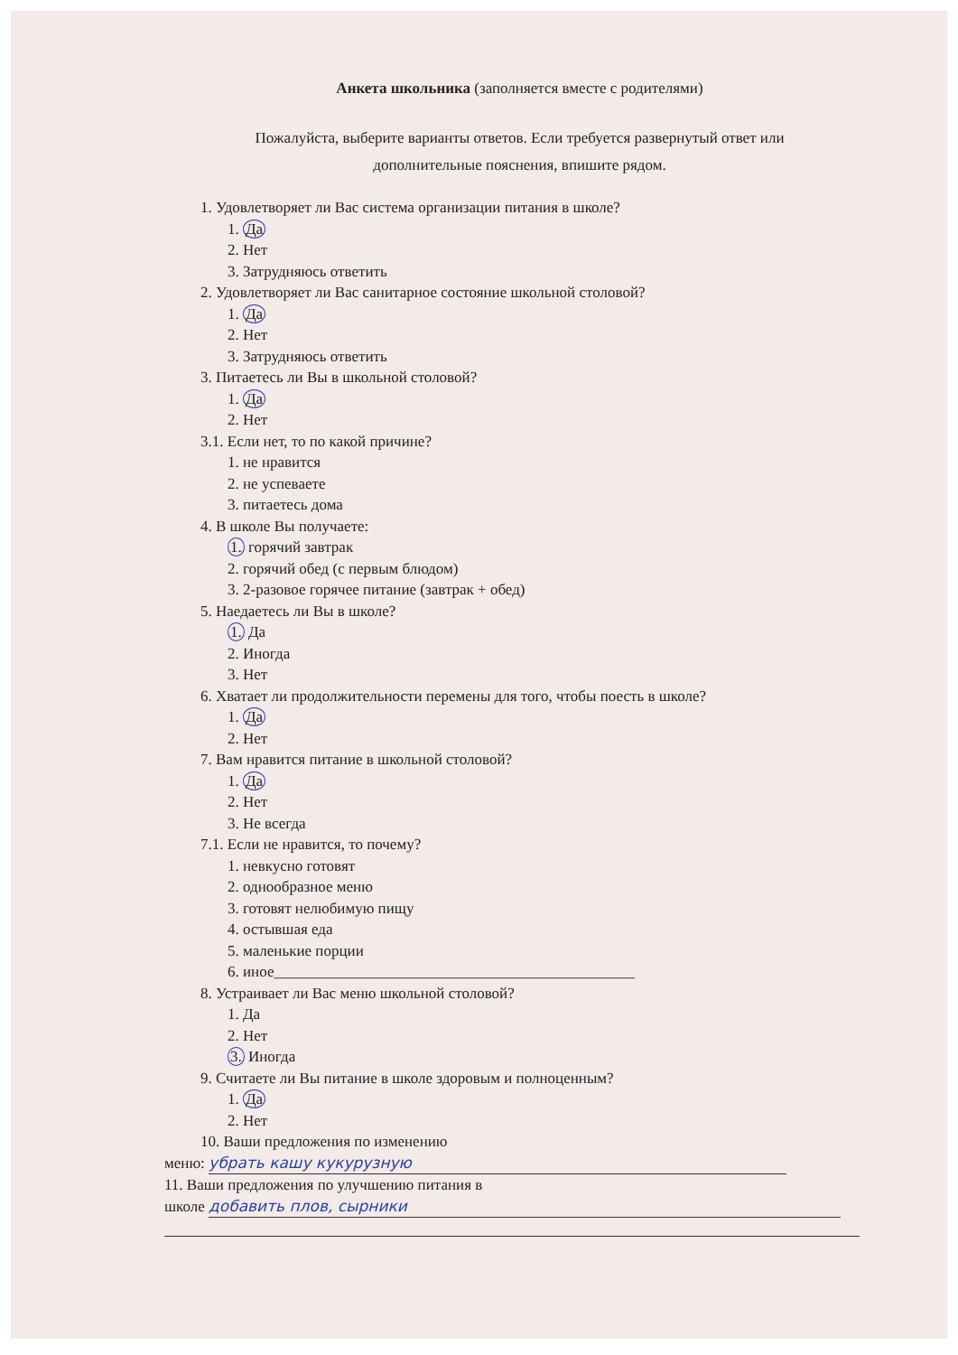Анкета школьника (заполняется вместе с родителями)
Пожалуйста, выберите варианты ответов. Если требуется развернутый ответ или
дополнительные пояснения, впишите рядом.
1. Удовлетворяет ли Вас система организации питания в школе?
1. Да
2. Нет
3. Затрудняюсь ответить
2. Удовлетворяет ли Вас санитарное состояние школьной столовой?
1. Да
2. Нет
3. Затрудняюсь ответить
3. Питаетесь ли Вы в школьной столовой?
1. Да
2. Нет
3.1. Если нет, то по какой причине?
1. не нравится
2. не успеваете
3. питаетесь дома
4. В школе Вы получаете:
1. горячий завтрак
2. горячий обед (с первым блюдом)
3. 2-разовое горячее питание (завтрак + обед)
5. Наедаетесь ли Вы в школе?
1. Да
2. Иногда
3. Нет
6. Хватает ли продолжительности перемены для того, чтобы поесть в школе?
1. Да
2. Нет
7. Вам нравится питание в школьной столовой?
1. Да
2. Нет
3. Не всегда
7.1. Если не нравится, то почему?
1. невкусно готовят
2. однообразное меню
3. готовят нелюбимую пищу
4. остывшая еда
5. маленькие порции
6. иное_______________________________________________
8. Устраивает ли Вас меню школьной столовой?
1. Да
2. Нет
3. Иногда
9. Считаете ли Вы питание в школе здоровым и полноценным?
1. Да
2. Нет
10. Ваши предложения по изменению
меню: убрать кашу кукурузную
11. Ваши предложения по улучшению питания в
школе добавить плов, сырники